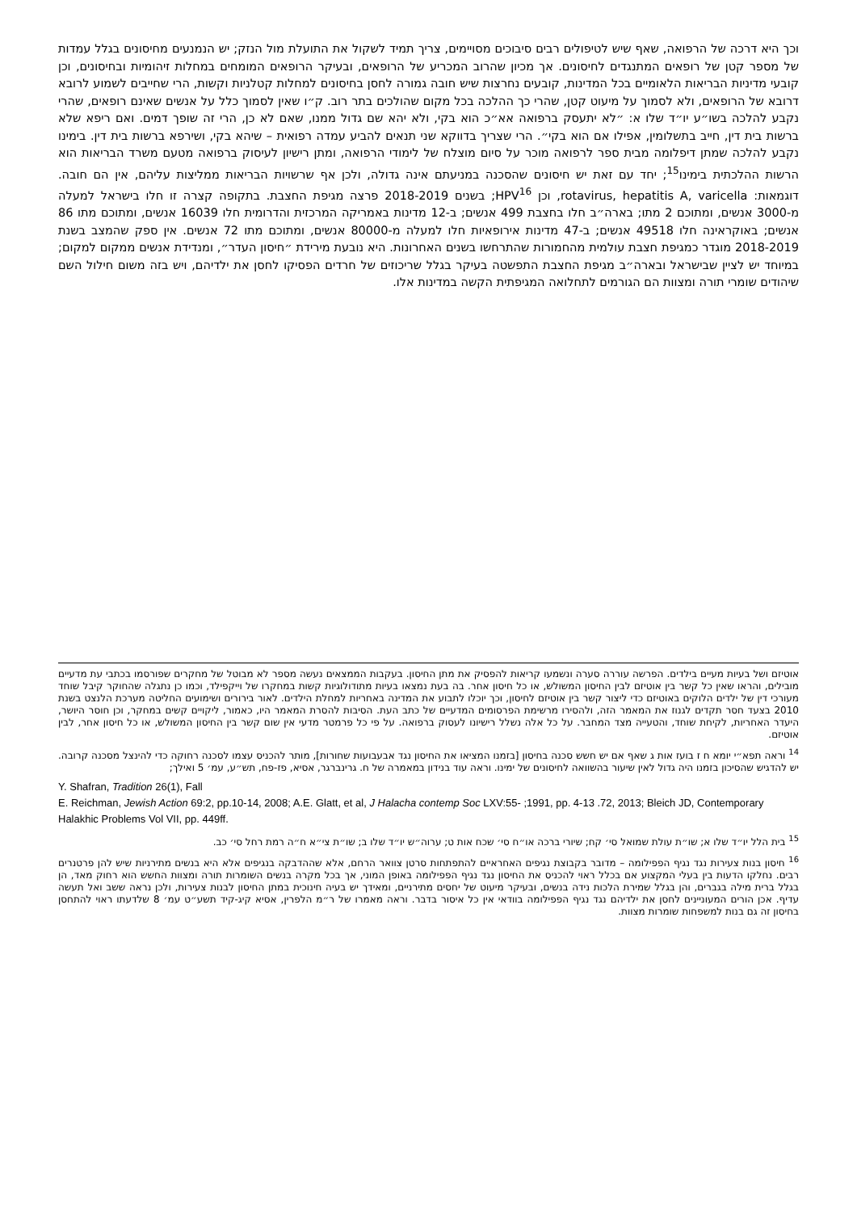וכך היא דרכה של הרפואה, שאף שיש לטיפולים רבים סיבוכים מסויימים, צריך תמיד לשקול את התועלת מול הנזק; יש הנמנעים מחיסונים בגלל עמדות של מספר קטן של רופאים המתנגדים לחיסונים. אך מכיון שהרוב המכריע של הרופאים, ובעיקר הרופאים המומחים במחלות זיהומיות ובחיסונים, וכן קובעי מדיניות הבריאות הלאומיים בכל המדינות, קובעים נחרצות שיש חובה גמורה לחסן בחיסונים למחלות קטלניות וקשות, הרי שחייבים לשמוע לרובא דרובא של הרופאים, ולא לסמוך על מיעוט קטן, שהרי כך ההלכה בכל מקום שהולכים בתר רוב. ק״ו שאין לסמוך כלל על אנשים שאינם רופאים, שהרי נקבע להלכה בשו״ע יו״ד שלו א: ״לא יתעסק ברפואה אא״כ הוא בקי, ולא יהא שם גדול ממנו, שאם לא כן, הרי זה שופך דמים. ואם ריפא שלא ברשות בית דין, חייב בתשלומין, אפילו אם הוא בקי״. הרי שצריך בדווקא שני תנאים להביע עמדה רפואית – שיהא בקי, ושירפא ברשות בית דין. בימינו נקבע להלכה שמתן דיפלומה מבית ספר לרפואה מוכר על סיום מוצלח של לימודי הרפואה, ומתן רישיון לעיסוק ברפואה מטעם משרד הבריאות הוא הרשות ההלכתית בימינו<sup>15</sup>; יחד עם זאת יש חיסונים שהסכנה במניעתם אינה גדולה, ולכן אף שרשויות הבריאות ממליצות עליהם, אין הם חובה. דוגמאות: rotavirus, hepatitis A, varicella, וכן HPV<sup>16</sup>; בשנים 2018-2019 פרצה מגיפת החצבת. בתקופה קצרה זו חלו בישראל למעלה מ-3000 אנשים, ומתוכם 2 מתו; בארה״ב חלו בחצבת 499 אנשים; ב-12 מדינות באמריקה המרכזית והדרומית חלו 16039 אנשים, ומתוכם מתו 86 אנשים; באוקראינה חלו 49518 אנשים; ב-47 מדינות אירופאיות חלו למעלה מ-80000 אנשים, ומתוכם מתו 72 אנשים. אין ספק שהמצב בשנת 2018-2019 מוגדר כמגיפת חצבת עולמית מהחמורות שהתרחשו בשנים האחרונות. היא נובעת מירידת ״חיסון העדר״, ומנדידת אנשים ממקום למקום; במיוחד יש לציין שבישראל ובארה״ב מגיפת החצבת התפשטה בעיקר בגלל שריכוזים של חרדים הפסיקו לחסן את ילדיהם, ויש בזה משום חילול השם שיהודים שומרי תורה ומצוות הם הגורמים לתחלואה המגיפתית הקשה במדינות אלו.
אוטיזם ושל בעיות מעיים בילדים. הפרשה עוררה סערה ונשמעו קריאות להפסיק את מתן החיסון. בעקבות הממצאים נעשה מספר לא מבוטל של מחקרים שפורסמו בכתבי עת מדעיים מובילים, והראו שאין כל קשר בין אוטיזם לבין החיסון המשולש, או כל חיסון אחר. בה בעת נמצאו בעיות מתודולוגיות קשות במחקרו של וייקפילד, וכמו כן נתגלה שהחוקר קיבל שוחד מעורכי דין של ילדים הלוקים באוטיזם כדי ליצור קשר בין אוטיזם לחיסון, וכך יוכלו לתבוע את המדינה באחריות למחלת הילדים. לאור בירורים ושימועים החליטה מערכת הלנצט בשנת 2010 בצעד חסר תקדים לגנוז את המאמר הזה, ולהסירו מרשימת הפרסומים המדעיים של כתב העת. הסיבות להסרת המאמר היו, כאמור, ליקויים קשים במחקר, וכן חוסר היושר, היעדר האחריות, לקיחת שוחד, והטעייה מצד המחבר. על כל אלה נשלל רישיונו לעסוק ברפואה. על פי כל פרמטר מדעי אין שום קשר בין החיסון המשולש, או כל חיסון אחר, לבין אוטיזם.
<sup>14</sup> וראה תפא״י יומא ח ז בועז אות ג שאף אם יש חשש סכנה בחיסון [בזמנו המציאו את החיסון נגד אבעבועות שחורות], מותר להכניס עצמו לסכנה רחוקה כדי להינצל מסכנה קרובה. יש להדגיש שהסיכון בזמנו היה גדול לאין שיעור בהשוואה לחיסונים של ימינו. וראה עוד בנידון במאמרה של ח. גרינברגר, אסיא, פז-פח, תש״ע, עמ׳ 5 ואילך;
Y. Shafran, Tradition 26(1), Fall
E. Reichman, Jewish Action 69:2, pp.10-14, 2008; A.E. Glatt, et al, J Halacha contemp Soc LXV:55- ;1991, pp. 4-13 .72, 2013; Bleich JD, Contemporary Halakhic Problems Vol VII, pp. 449ff.
<sup>15</sup> בית הלל יו״ד שלו א; שו״ת עולת שמואל סי׳ קח; שיורי ברכה או״ח סי׳ שכח אות ט; ערוה״ש יו״ד שלו ב; שו״ת צי״א ח״ה רמת רחל סי׳ כב.
<sup>16</sup> חיסון בנות צעירות נגד נגיף הפפילומה – מדובר בקבוצת נגיפים האחראיים להתפתחות סרטן צוואר הרחם, אלא שההדבקה בנגיפים אלא היא בנשים מתירניות שיש להן פרטנרים רבים. נחלקו הדעות בין בעלי המקצוע אם בכלל ראוי להכניס את החיסון נגד נגיף הפפילומה באופן המוני, אך בכל מקרה בנשים השומרות תורה ומצוות החשש הוא רחוק מאד, הן בגלל ברית מילה בגברים, והן בגלל שמירת הלכות נידה בנשים, ובעיקר מיעוט של יחסים מתירניים, ומאידך יש בעיה חינוכית במתן החיסון לבנות צעירות, ולכן נראה ששב ואל תעשה עדיף. אכן הורים המעוניינים לחסן את ילדיהם נגד נגיף הפפילומה בוודאי אין כל איסור בדבר. וראה מאמרו של ר״מ הלפרין, אסיא קיג-קיד תשע״ט עמ׳ 8 שלדעתו ראוי להתחסן בחיסון זה גם בנות למשפחות שומרות מצוות.